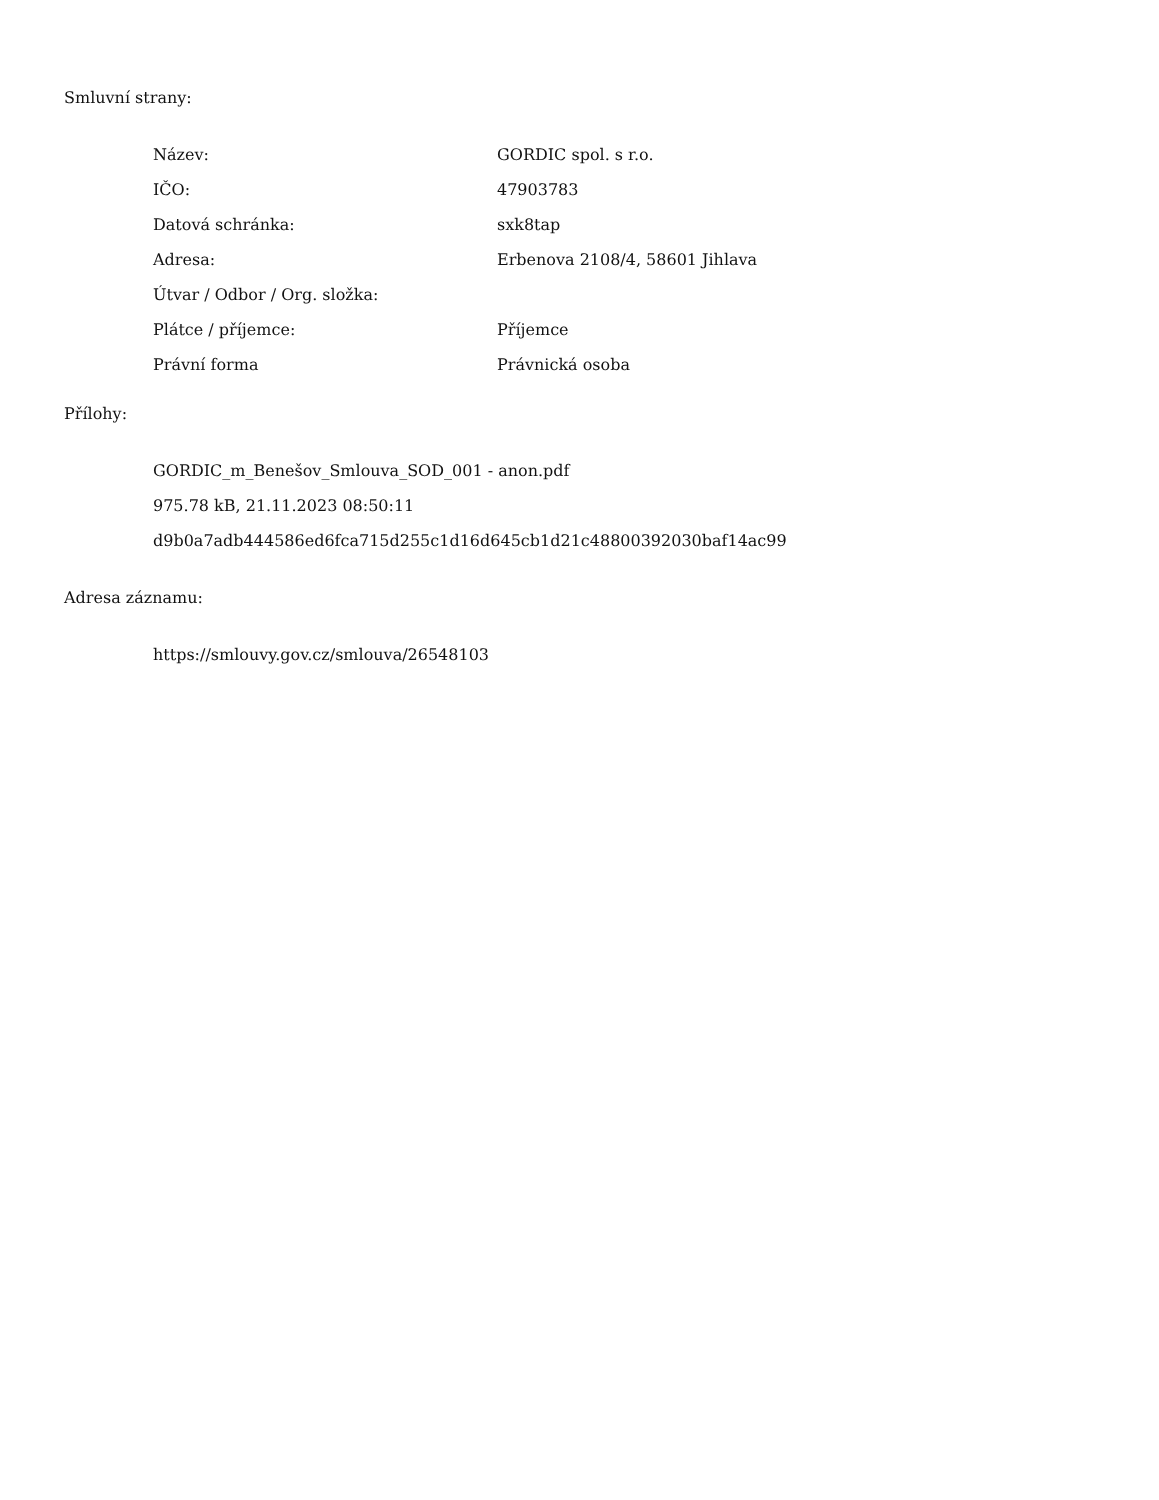Smluvní strany:
| Název: | GORDIC spol. s r.o. |
| IČO: | 47903783 |
| Datová schránka: | sxk8tap |
| Adresa: | Erbenova 2108/4, 58601 Jihlava |
| Útvar / Odbor / Org. složka: | |
| Plátce / příjemce: | Příjemce |
| Právní forma | Právnická osoba |
Přílohy:
GORDIC_m_Benešov_Smlouva_SOD_001 - anon.pdf
975.78 kB, 21.11.2023 08:50:11
d9b0a7adb444586ed6fca715d255c1d16d645cb1d21c48800392030baf14ac99
Adresa záznamu:
https://smlouvy.gov.cz/smlouva/26548103